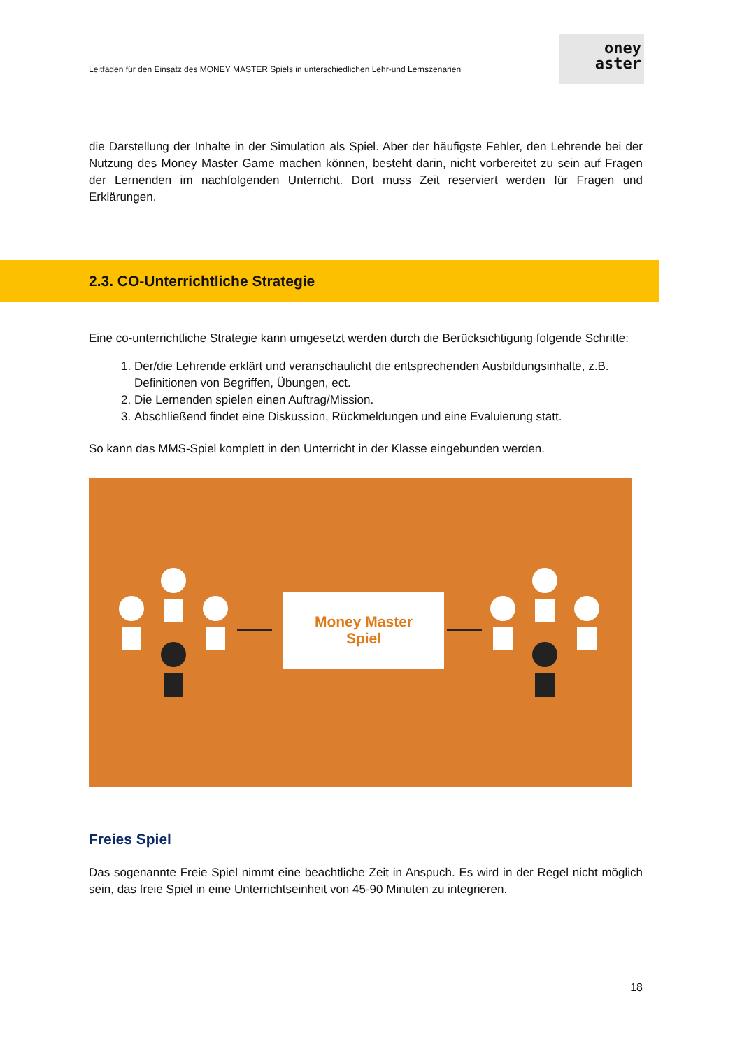Leitfaden für den Einsatz des MONEY MASTER Spiels in unterschiedlichen Lehr-und Lernszenarien
oney
aster
die Darstellung der Inhalte in der Simulation als Spiel. Aber der häufigste Fehler, den Lehrende bei der Nutzung des Money Master Game machen können, besteht darin, nicht vorbereitet zu sein auf Fragen der Lernenden im nachfolgenden Unterricht. Dort muss Zeit reserviert werden für Fragen und Erklärungen.
2.3. CO-Unterrichtliche Strategie
Eine co-unterrichtliche Strategie kann umgesetzt werden durch die Berücksichtigung folgende Schritte:
1. Der/die Lehrende erklärt und veranschaulicht die entsprechenden Ausbildungsinhalte, z.B. Definitionen von Begriffen, Übungen, ect.
2. Die Lernenden spielen einen Auftrag/Mission.
3. Abschließend findet eine Diskussion, Rückmeldungen und eine Evaluierung statt.
So kann das MMS-Spiel komplett in den Unterricht in der Klasse eingebunden werden.
Money Master
Spiel
Freies Spiel
Das sogenannte Freie Spiel nimmt eine beachtliche Zeit in Anspuch. Es wird in der Regel nicht möglich sein, das freie Spiel in eine Unterrichtseinheit von 45-90 Minuten zu integrieren.
18